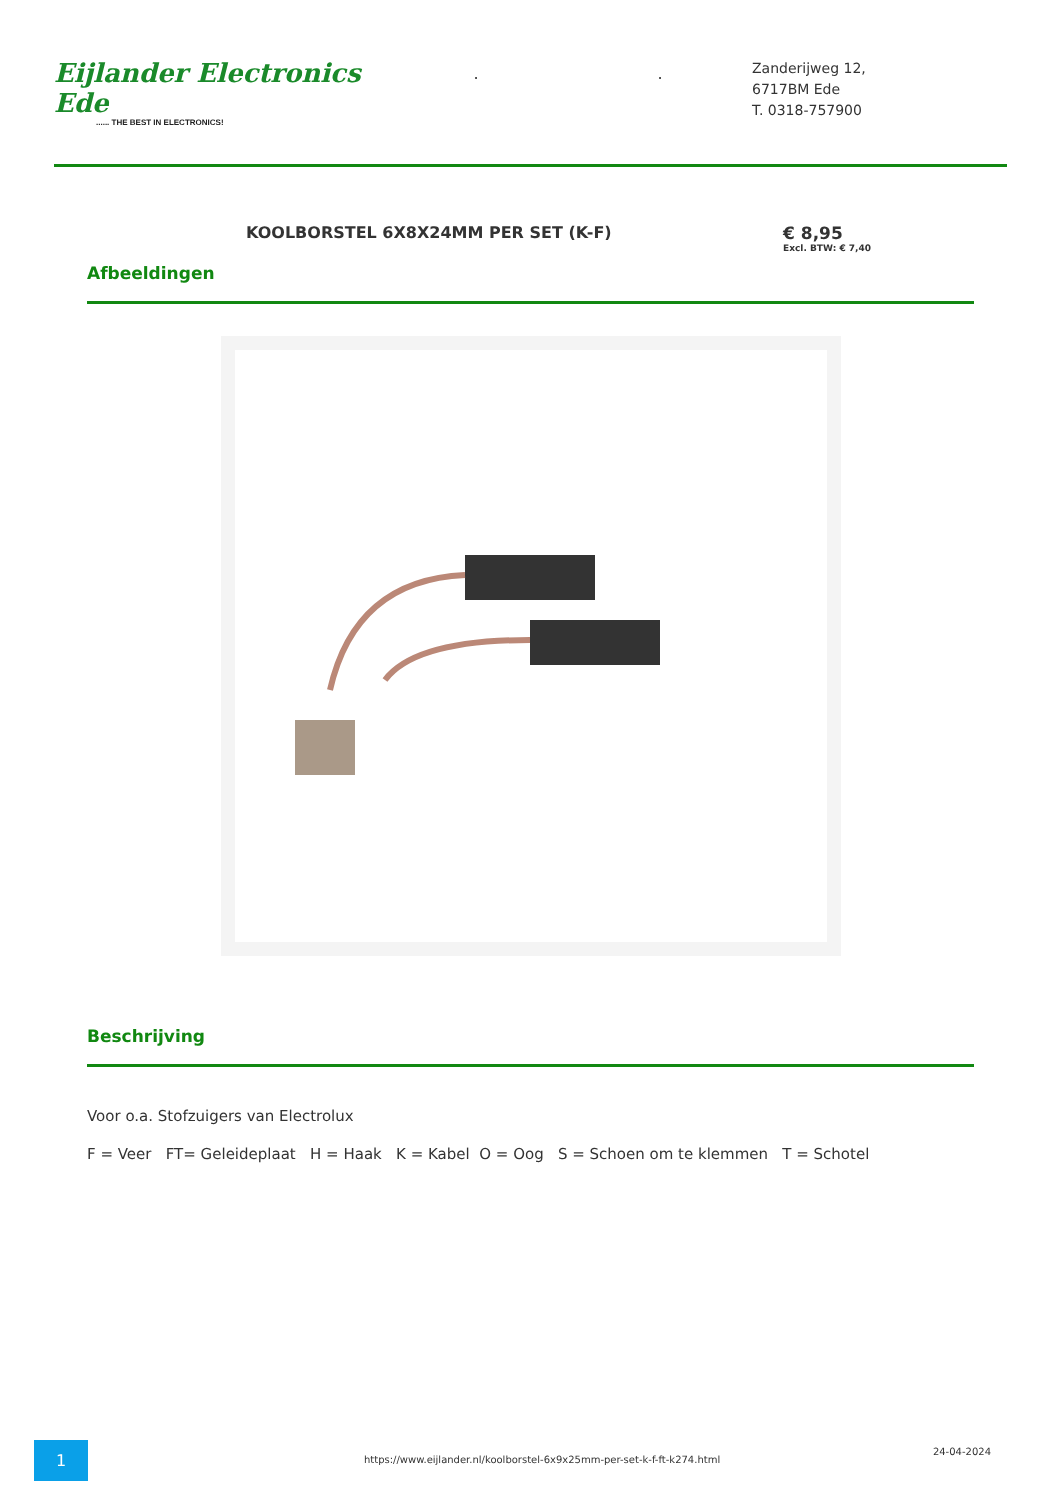Eijlander Electronics Ede...... THE BEST IN ELECTRONICS!
..
Zanderijweg 12,
6717BM Ede
T. 0318-757900
KOOLBORSTEL 6X8X24MM PER SET (K-F)
€ 8,95
Excl. BTW: € 7,40
Afbeeldingen
Beschrijving
Voor o.a. Stofzuigers van Electrolux
F = Veer FT= Geleideplaat H = Haak K = Kabel O = Oog S = Schoen om te klemmen T = Schotel
1
https://www.eijlander.nl/koolborstel-6x9x25mm-per-set-k-f-ft-k274.html
24-04-2024